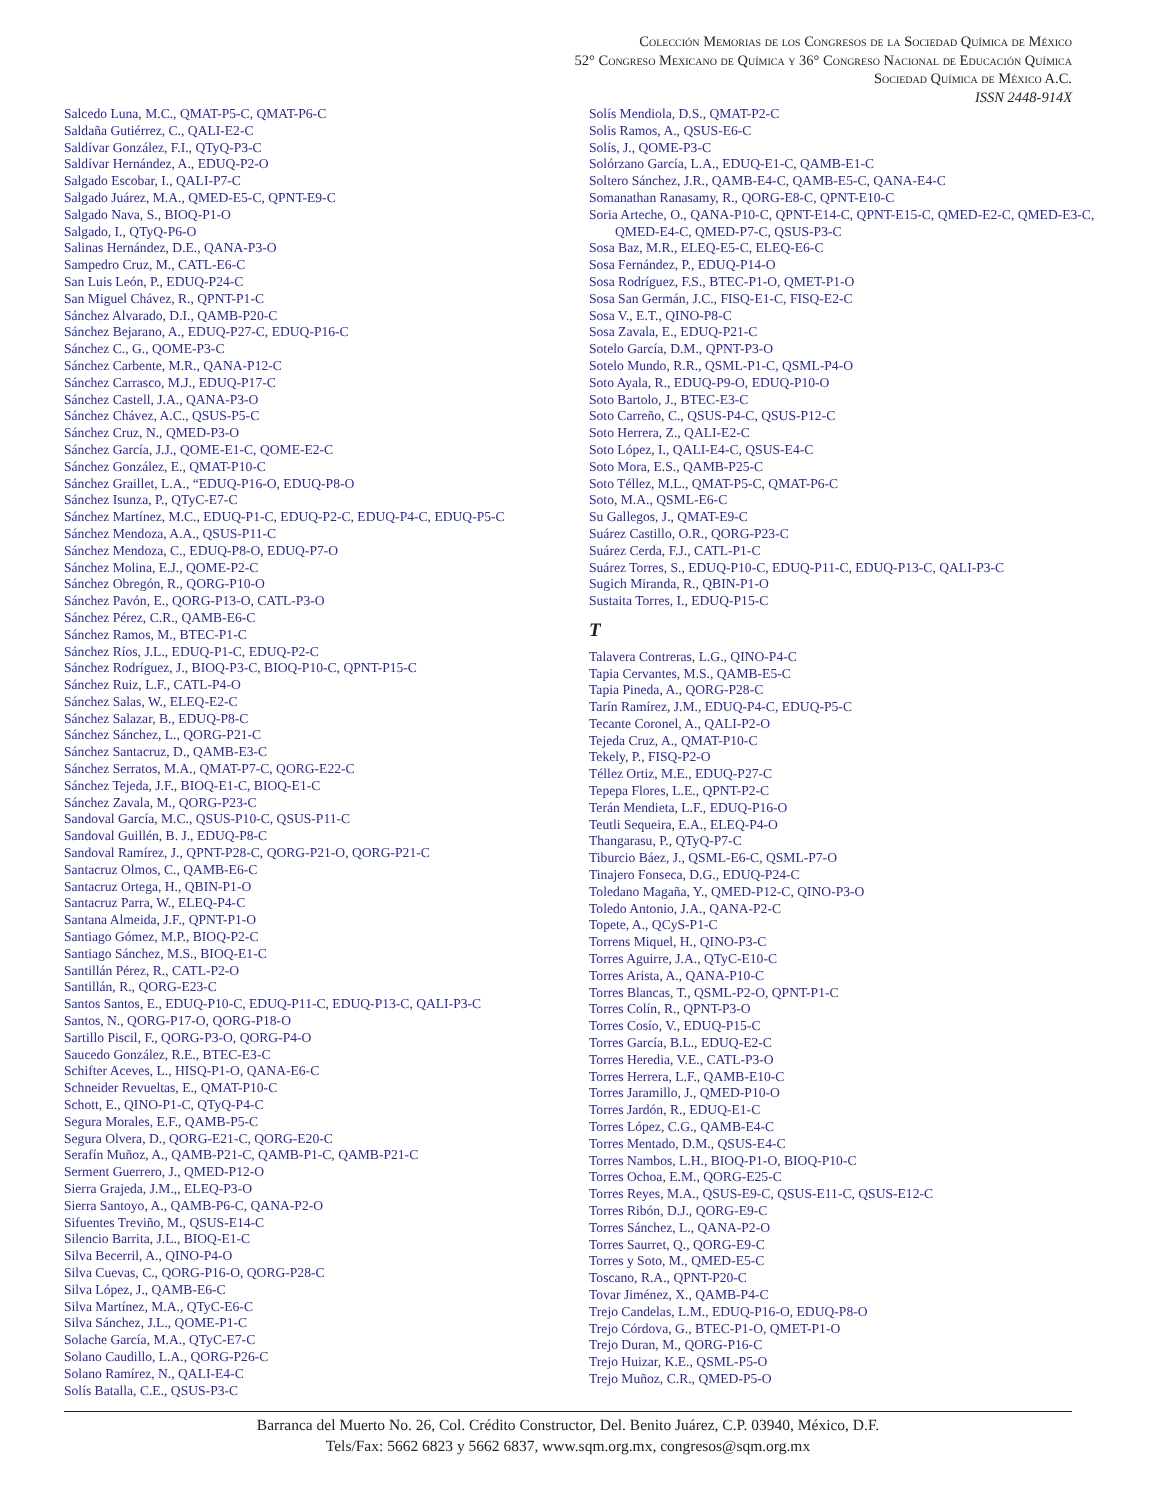Colección Memorias de los Congresos de la Sociedad Química de México
52° Congreso Mexicano de Química y 36° Congreso Nacional de Educación Química
Sociedad Química de México A.C.
ISSN 2448-914X
Salcedo Luna, M.C., QMAT-P5-C, QMAT-P6-C
Saldaña Gutiérrez, C., QALI-E2-C
Saldívar González, F.I., QTyQ-P3-C
Saldívar Hernández, A., EDUQ-P2-O
Salgado Escobar, I., QALI-P7-C
Salgado Juárez, M.A., QMED-E5-C, QPNT-E9-C
Salgado Nava, S., BIOQ-P1-O
Salgado, I., QTyQ-P6-O
Salinas Hernández, D.E., QANA-P3-O
Sampedro Cruz, M., CATL-E6-C
San Luis León, P., EDUQ-P24-C
San Miguel Chávez, R., QPNT-P1-C
Sánchez Alvarado, D.I., QAMB-P20-C
Sánchez Bejarano, A., EDUQ-P27-C, EDUQ-P16-C
Sánchez C., G., QOME-P3-C
Sánchez Carbente, M.R., QANA-P12-C
Sánchez Carrasco, M.J., EDUQ-P17-C
Sánchez Castell, J.A., QANA-P3-O
Sánchez Chávez, A.C., QSUS-P5-C
Sánchez Cruz, N., QMED-P3-O
Sánchez García, J.J., QOME-E1-C, QOME-E2-C
Sánchez González, E., QMAT-P10-C
Sánchez Graillet, L.A., “EDUQ-P16-O, EDUQ-P8-O
Sánchez Isunza, P., QTyC-E7-C
Sánchez Martínez, M.C., EDUQ-P1-C, EDUQ-P2-C, EDUQ-P4-C, EDUQ-P5-C
Sánchez Mendoza, A.A., QSUS-P11-C
Sánchez Mendoza, C., EDUQ-P8-O, EDUQ-P7-O
Sánchez Molina, E.J., QOME-P2-C
Sánchez Obregón, R., QORG-P10-O
Sánchez Pavón, E., QORG-P13-O, CATL-P3-O
Sánchez Pérez, C.R., QAMB-E6-C
Sánchez Ramos, M., BTEC-P1-C
Sánchez Ríos, J.L., EDUQ-P1-C, EDUQ-P2-C
Sánchez Rodríguez, J., BIOQ-P3-C, BIOQ-P10-C, QPNT-P15-C
Sánchez Ruiz, L.F., CATL-P4-O
Sánchez Salas, W., ELEQ-E2-C
Sánchez Salazar, B., EDUQ-P8-C
Sánchez Sánchez, L., QORG-P21-C
Sánchez Santacruz, D., QAMB-E3-C
Sánchez Serratos, M.A., QMAT-P7-C, QORG-E22-C
Sánchez Tejeda, J.F., BIOQ-E1-C, BIOQ-E1-C
Sánchez Zavala, M., QORG-P23-C
Sandoval García, M.C., QSUS-P10-C, QSUS-P11-C
Sandoval Guillén, B. J., EDUQ-P8-C
Sandoval Ramírez, J., QPNT-P28-C, QORG-P21-O, QORG-P21-C
Santacruz Olmos, C., QAMB-E6-C
Santacruz Ortega, H., QBIN-P1-O
Santacruz Parra, W., ELEQ-P4-C
Santana Almeida, J.F., QPNT-P1-O
Santiago Gómez, M.P., BIOQ-P2-C
Santiago Sánchez, M.S., BIOQ-E1-C
Santillán Pérez, R., CATL-P2-O
Santillán, R., QORG-E23-C
Santos Santos, E., EDUQ-P10-C, EDUQ-P11-C, EDUQ-P13-C, QALI-P3-C
Santos, N., QORG-P17-O, QORG-P18-O
Sartillo Piscil, F., QORG-P3-O, QORG-P4-O
Saucedo González, R.E., BTEC-E3-C
Schifter Aceves, L., HISQ-P1-O, QANA-E6-C
Schneider Revueltas, E., QMAT-P10-C
Schott, E., QINO-P1-C, QTyQ-P4-C
Segura Morales, E.F., QAMB-P5-C
Segura Olvera, D., QORG-E21-C, QORG-E20-C
Serafín Muñoz, A., QAMB-P21-C, QAMB-P1-C, QAMB-P21-C
Serment Guerrero, J., QMED-P12-O
Sierra Grajeda, J.M.,, ELEQ-P3-O
Sierra Santoyo, A., QAMB-P6-C, QANA-P2-O
Sifuentes Treviño, M., QSUS-E14-C
Silencio Barrita, J.L., BIOQ-E1-C
Silva Becerril, A., QINO-P4-O
Silva Cuevas, C., QORG-P16-O, QORG-P28-C
Silva López, J., QAMB-E6-C
Silva Martínez, M.A., QTyC-E6-C
Silva Sánchez, J.L., QOME-P1-C
Solache García, M.A., QTyC-E7-C
Solano Caudillo, L.A., QORG-P26-C
Solano Ramírez, N., QALI-E4-C
Solís Batalla, C.E., QSUS-P3-C
Solís Mendiola, D.S., QMAT-P2-C
Solis Ramos, A., QSUS-E6-C
Solís, J., QOME-P3-C
Solórzano García, L.A., EDUQ-E1-C, QAMB-E1-C
Soltero Sánchez, J.R., QAMB-E4-C, QAMB-E5-C, QANA-E4-C
Somanathan Ranasamy, R., QORG-E8-C, QPNT-E10-C
Soria Arteche, O., QANA-P10-C, QPNT-E14-C, QPNT-E15-C, QMED-E2-C, QMED-E3-C, QMED-E4-C, QMED-P7-C, QSUS-P3-C
Sosa Baz, M.R., ELEQ-E5-C, ELEQ-E6-C
Sosa Fernández, P., EDUQ-P14-O
Sosa Rodríguez, F.S., BTEC-P1-O, QMET-P1-O
Sosa San Germán, J.C., FISQ-E1-C, FISQ-E2-C
Sosa V., E.T., QINO-P8-C
Sosa Zavala, E., EDUQ-P21-C
Sotelo García, D.M., QPNT-P3-O
Sotelo Mundo, R.R., QSML-P1-C, QSML-P4-O
Soto Ayala, R., EDUQ-P9-O, EDUQ-P10-O
Soto Bartolo, J., BTEC-E3-C
Soto Carreño, C., QSUS-P4-C, QSUS-P12-C
Soto Herrera, Z., QALI-E2-C
Soto López, I., QALI-E4-C, QSUS-E4-C
Soto Mora, E.S., QAMB-P25-C
Soto Téllez, M.L., QMAT-P5-C, QMAT-P6-C
Soto, M.A., QSML-E6-C
Su Gallegos, J., QMAT-E9-C
Suárez Castillo, O.R., QORG-P23-C
Suárez Cerda, F.J., CATL-P1-C
Suárez Torres, S., EDUQ-P10-C, EDUQ-P11-C, EDUQ-P13-C, QALI-P3-C
Sugich Miranda, R., QBIN-P1-O
Sustaita Torres, I., EDUQ-P15-C
T
Talavera Contreras, L.G., QINO-P4-C
Tapia Cervantes, M.S., QAMB-E5-C
Tapia Pineda, A., QORG-P28-C
Tarín Ramírez, J.M., EDUQ-P4-C, EDUQ-P5-C
Tecante Coronel, A., QALI-P2-O
Tejeda Cruz, A., QMAT-P10-C
Tekely, P., FISQ-P2-O
Téllez Ortiz, M.E., EDUQ-P27-C
Tepepa Flores, L.E., QPNT-P2-C
Terán Mendieta, L.F., EDUQ-P16-O
Teutli Sequeira, E.A., ELEQ-P4-O
Thangarasu, P., QTyQ-P7-C
Tiburcio Báez, J., QSML-E6-C, QSML-P7-O
Tinajero Fonseca, D.G., EDUQ-P24-C
Toledano Magaña, Y., QMED-P12-C, QINO-P3-O
Toledo Antonio, J.A., QANA-P2-C
Topete, A., QCyS-P1-C
Torrens Miquel, H., QINO-P3-C
Torres Aguirre, J.A., QTyC-E10-C
Torres Arista, A., QANA-P10-C
Torres Blancas, T., QSML-P2-O, QPNT-P1-C
Torres Colín, R., QPNT-P3-O
Torres Cosío, V., EDUQ-P15-C
Torres García, B.L., EDUQ-E2-C
Torres Heredia, V.E., CATL-P3-O
Torres Herrera, L.F., QAMB-E10-C
Torres Jaramillo, J., QMED-P10-O
Torres Jardón, R., EDUQ-E1-C
Torres López, C.G., QAMB-E4-C
Torres Mentado, D.M., QSUS-E4-C
Torres Nambos, L.H., BIOQ-P1-O, BIOQ-P10-C
Torres Ochoa, E.M., QORG-E25-C
Torres Reyes, M.A., QSUS-E9-C, QSUS-E11-C, QSUS-E12-C
Torres Ribón, D.J., QORG-E9-C
Torres Sánchez, L., QANA-P2-O
Torres Saurret, Q., QORG-E9-C
Torres y Soto, M., QMED-E5-C
Toscano, R.A., QPNT-P20-C
Tovar Jiménez, X., QAMB-P4-C
Trejo Candelas, L.M., EDUQ-P16-O, EDUQ-P8-O
Trejo Córdova, G., BTEC-P1-O, QMET-P1-O
Trejo Duran, M., QORG-P16-C
Trejo Huizar, K.E., QSML-P5-O
Trejo Muñoz, C.R., QMED-P5-O
Barranca del Muerto No. 26, Col. Crédito Constructor, Del. Benito Juárez, C.P. 03940, México, D.F.
Tels/Fax: 5662 6823 y 5662 6837, www.sqm.org.mx, congresos@sqm.org.mx